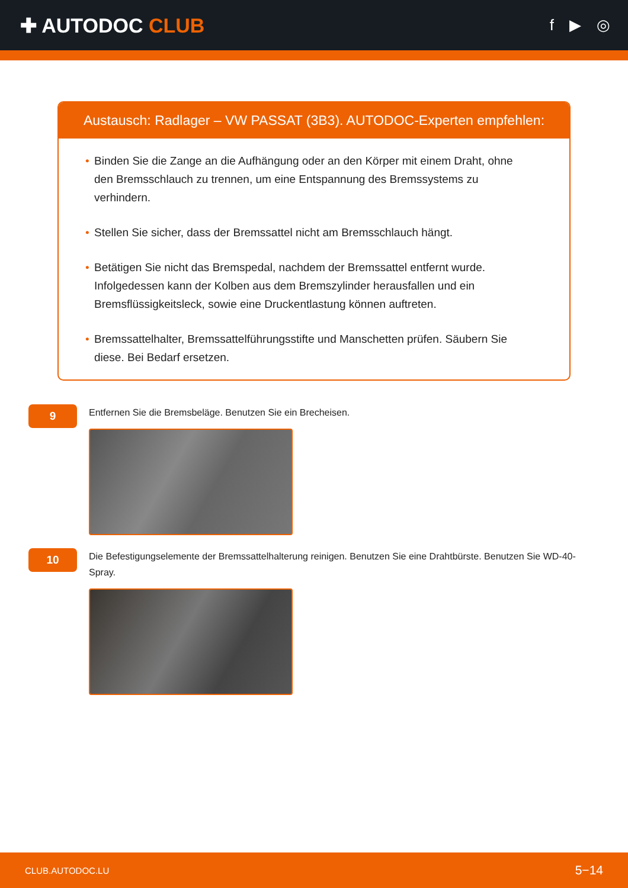✚ AUTODOC CLUB
f ▶ ◎
Austausch: Radlager – VW PASSAT (3B3). AUTODOC-Experten empfehlen:
• Binden Sie die Zange an die Aufhängung oder an den Körper mit einem Draht, ohne den Bremsschlauch zu trennen, um eine Entspannung des Bremssystems zu verhindern.
• Stellen Sie sicher, dass der Bremssattel nicht am Bremsschlauch hängt.
• Betätigen Sie nicht das Bremspedal, nachdem der Bremssattel entfernt wurde. Infolgedessen kann der Kolben aus dem Bremszylinder herausfallen und ein Bremsflüssigkeitsleck, sowie eine Druckentlastung können auftreten.
• Bremssattelhalter, Bremssattelführungsstifte und Manschetten prüfen. Säubern Sie diese. Bei Bedarf ersetzen.
9
Entfernen Sie die Bremsbeläge. Benutzen Sie ein Brecheisen.
10
Die Befestigungselemente der Bremssattelhalterung reinigen. Benutzen Sie eine Drahtbürste. Benutzen Sie WD-40-Spray.
CLUB.AUTODOC.LU 5−14